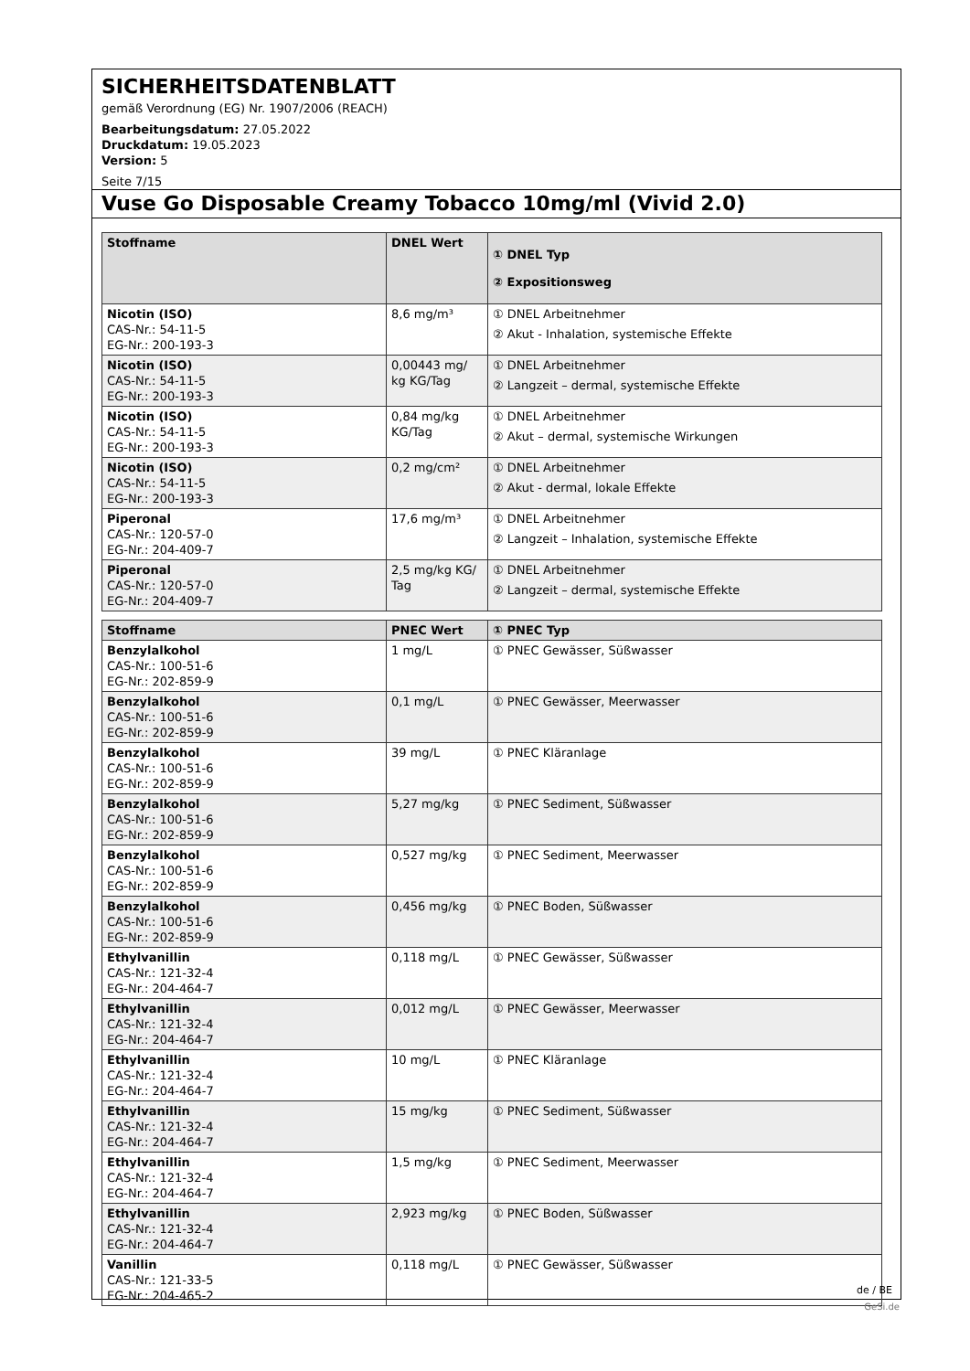SICHERHEITSDATENBLATT
gemäß Verordnung (EG) Nr. 1907/2006 (REACH)
Bearbeitungsdatum: 27.05.2022
Druckdatum: 19.05.2023
Version: 5
Seite 7/15
Vuse Go Disposable Creamy Tobacco 10mg/ml (Vivid 2.0)
| Stoffname | DNEL Wert | ① DNEL Typ ② Expositionsweg |
| --- | --- | --- |
| Nicotin (ISO) CAS-Nr.: 54-11-5 EG-Nr.: 200-193-3 | 8,6 mg/m³ | ① DNEL Arbeitnehmer ② Akut - Inhalation, systemische Effekte |
| Nicotin (ISO) CAS-Nr.: 54-11-5 EG-Nr.: 200-193-3 | 0,00443 mg/ kg KG/Tag | ① DNEL Arbeitnehmer ② Langzeit – dermal, systemische Effekte |
| Nicotin (ISO) CAS-Nr.: 54-11-5 EG-Nr.: 200-193-3 | 0,84 mg/kg KG/Tag | ① DNEL Arbeitnehmer ② Akut – dermal, systemische Wirkungen |
| Nicotin (ISO) CAS-Nr.: 54-11-5 EG-Nr.: 200-193-3 | 0,2 mg/cm² | ① DNEL Arbeitnehmer ② Akut - dermal, lokale Effekte |
| Piperonal CAS-Nr.: 120-57-0 EG-Nr.: 204-409-7 | 17,6 mg/m³ | ① DNEL Arbeitnehmer ② Langzeit – Inhalation, systemische Effekte |
| Piperonal CAS-Nr.: 120-57-0 EG-Nr.: 204-409-7 | 2,5 mg/kg KG/ Tag | ① DNEL Arbeitnehmer ② Langzeit – dermal, systemische Effekte |
| Stoffname | PNEC Wert | ① PNEC Typ |
| --- | --- | --- |
| Benzylalkohol CAS-Nr.: 100-51-6 EG-Nr.: 202-859-9 | 1 mg/L | ① PNEC Gewässer, Süßwasser |
| Benzylalkohol CAS-Nr.: 100-51-6 EG-Nr.: 202-859-9 | 0,1 mg/L | ① PNEC Gewässer, Meerwasser |
| Benzylalkohol CAS-Nr.: 100-51-6 EG-Nr.: 202-859-9 | 39 mg/L | ① PNEC Kläranlage |
| Benzylalkohol CAS-Nr.: 100-51-6 EG-Nr.: 202-859-9 | 5,27 mg/kg | ① PNEC Sediment, Süßwasser |
| Benzylalkohol CAS-Nr.: 100-51-6 EG-Nr.: 202-859-9 | 0,527 mg/kg | ① PNEC Sediment, Meerwasser |
| Benzylalkohol CAS-Nr.: 100-51-6 EG-Nr.: 202-859-9 | 0,456 mg/kg | ① PNEC Boden, Süßwasser |
| Ethylvanillin CAS-Nr.: 121-32-4 EG-Nr.: 204-464-7 | 0,118 mg/L | ① PNEC Gewässer, Süßwasser |
| Ethylvanillin CAS-Nr.: 121-32-4 EG-Nr.: 204-464-7 | 0,012 mg/L | ① PNEC Gewässer, Meerwasser |
| Ethylvanillin CAS-Nr.: 121-32-4 EG-Nr.: 204-464-7 | 10 mg/L | ① PNEC Kläranlage |
| Ethylvanillin CAS-Nr.: 121-32-4 EG-Nr.: 204-464-7 | 15 mg/kg | ① PNEC Sediment, Süßwasser |
| Ethylvanillin CAS-Nr.: 121-32-4 EG-Nr.: 204-464-7 | 1,5 mg/kg | ① PNEC Sediment, Meerwasser |
| Ethylvanillin CAS-Nr.: 121-32-4 EG-Nr.: 204-464-7 | 2,923 mg/kg | ① PNEC Boden, Süßwasser |
| Vanillin CAS-Nr.: 121-33-5 EG-Nr.: 204-465-2 | 0,118 mg/L | ① PNEC Gewässer, Süßwasser |
de / BE
GeSi.de